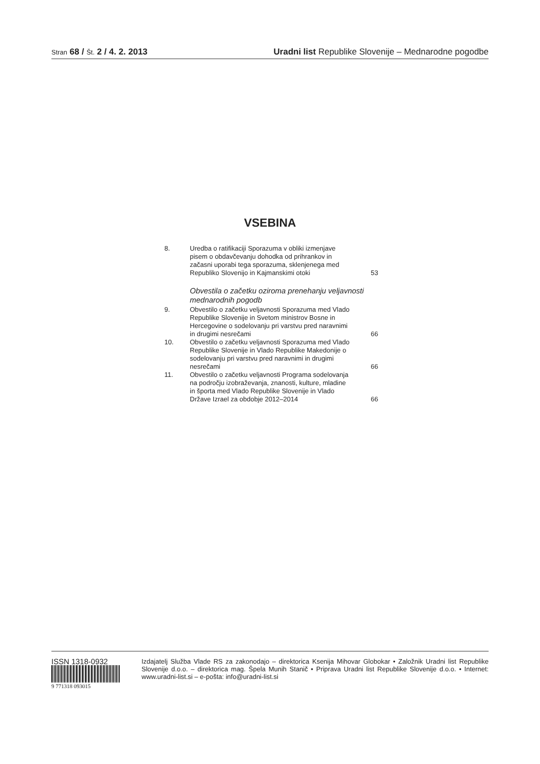Stran 68 / Št. 2 / 4. 2. 2013 Uradni list Republike Slovenije – Mednarodne pogodbe
VSEBINA
8. Uredba o ratifikaciji Sporazuma v obliki izmenjave pisem o obdavčevanju dohodka od prihrankov in začasni uporabi tega sporazuma, sklenjenega med Republiko Slovenijo in Kajmanskimi otoki
53
Obvestila o začetku oziroma prenehanju veljavnosti mednarodnih pogodb
9. Obvestilo o začetku veljavnosti Sporazuma med Vlado Republike Slovenije in Svetom ministrov Bosne in Hercegovine o sodelovanju pri varstvu pred naravnimi in drugimi nesrečami
66
10. Obvestilo o začetku veljavnosti Sporazuma med Vlado Republike Slovenije in Vlado Republike Makedonije o sodelovanju pri varstvu pred naravnimi in drugimi nesrečami
66
11. Obvestilo o začetku veljavnosti Programa sodelovanja na področju izobraževanja, znanosti, kulture, mladine in športa med Vlado Republike Slovenije in Vlado Države Izrael za obdobje 2012–2014
66
ISSN 1318-0932
9 771318 093015
Izdajatelj Služba Vlade RS za zakonodajo – direktorica Ksenija Mihovar Globokar • Založnik Uradni list Republike Slovenije d.o.o. – direktorica mag. Špela Munih Stanič • Priprava Uradni list Republike Slovenije d.o.o. • Internet: www.uradni-list.si – e-pošta: info@uradni-list.si